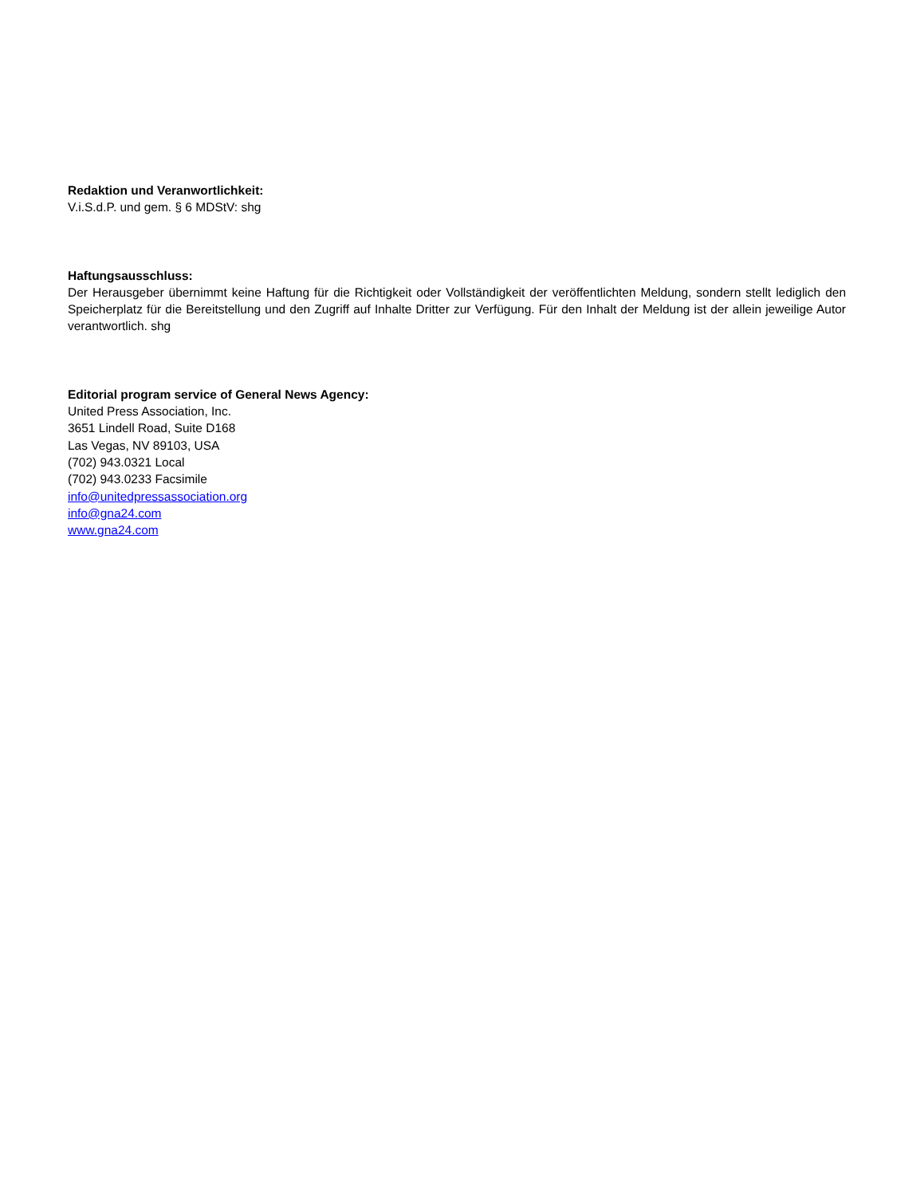Redaktion und Veranwortlichkeit:
V.i.S.d.P. und gem. § 6 MDStV: shg
Haftungsausschluss:
Der Herausgeber übernimmt keine Haftung für die Richtigkeit oder Vollständigkeit der veröffentlichten Meldung, sondern stellt lediglich den Speicherplatz für die Bereitstellung und den Zugriff auf Inhalte Dritter zur Verfügung. Für den Inhalt der Meldung ist der allein jeweilige Autor verantwortlich. shg
Editorial program service of General News Agency:
United Press Association, Inc.
3651 Lindell Road, Suite D168
Las Vegas, NV 89103, USA
(702) 943.0321 Local
(702) 943.0233 Facsimile
info@unitedpressassociation.org
info@gna24.com
www.gna24.com